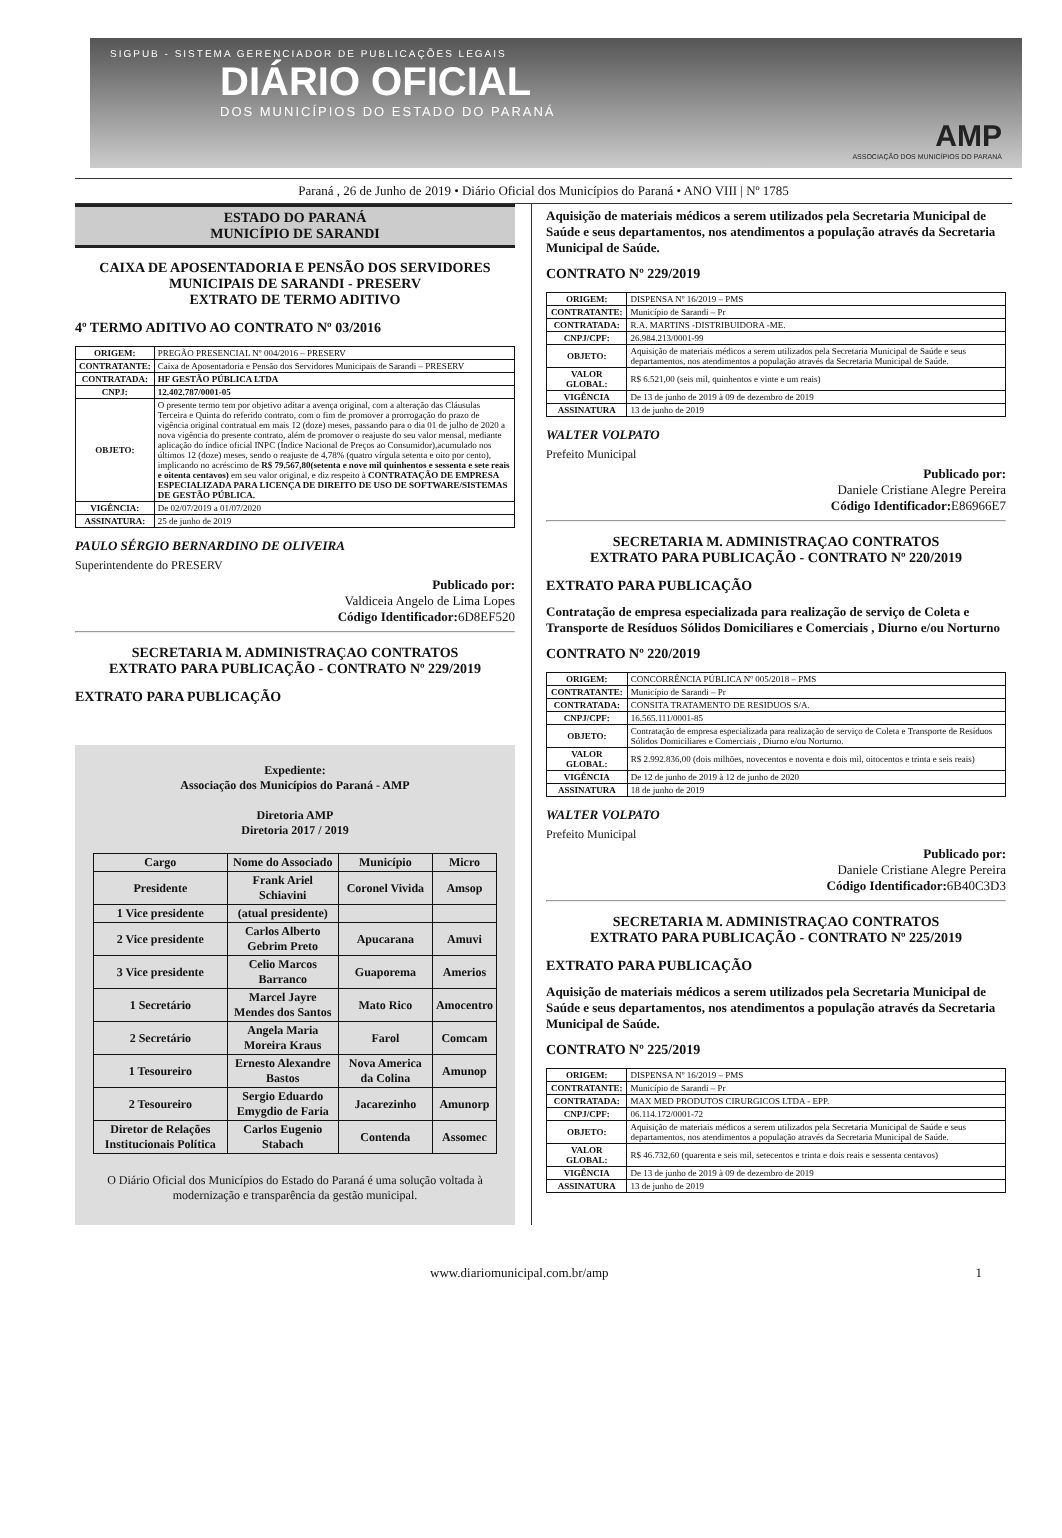SIGPUB - SISTEMA GERENCIADOR DE PUBLICAÇÕES LEGAIS
DIÁRIO OFICIAL
DOS MUNICÍPIOS DO ESTADO DO PARANÁ
AMP
ASSOCIAÇÃO DOS MUNICÍPIOS DO PARANÁ
Paraná , 26 de Junho de 2019 • Diário Oficial dos Municípios do Paraná • ANO VIII | Nº 1785
ESTADO DO PARANÁ
MUNICÍPIO DE SARANDI
CAIXA DE APOSENTADORIA E PENSÃO DOS SERVIDORES MUNICIPAIS DE SARANDI - PRESERV
EXTRATO DE TERMO ADITIVO
4º TERMO ADITIVO AO CONTRATO Nº 03/2016
| ORIGEM: | PREGÃO PRESENCIAL Nº 004/2016 – PRESERV |
| CONTRATANTE: | Caixa de Aposentadoria e Pensão dos Servidores Municipais de Sarandi – PRESERV |
| CONTRATADA: | HF GESTÃO PÚBLICA LTDA |
| CNPJ: | 12.402.787/0001-05 |
| OBJETO: | O presente termo tem por objetivo aditar a avença original, com a alteração das Cláusulas Terceira e Quinta do referido contrato, com o fim de promover a prorrogação do prazo de vigência original contratual em mais 12 (doze) meses, passando para o dia 01 de julho de 2020 a nova vigência do presente contrato, além de promover o reajuste do seu valor mensal, mediante aplicação do índice oficial INPC (Índice Nacional de Preços ao Consumidor),acumulado nos últimos 12 (doze) meses, sendo o reajuste de 4,78% (quatro vírgula setenta e oito por cento), implicando no acréscimo de R$ 79.567,80(setenta e nove mil quinhentos e sessenta e sete reais e oitenta centavos) em seu valor original, e diz respeito à CONTRATAÇÃO DE EMPRESA ESPECIALIZADA PARA LICENÇA DE DIREITO DE USO DE SOFTWARE/SISTEMAS DE GESTÃO PÚBLICA. |
| VIGÊNCIA: | De 02/07/2019 a 01/07/2020 |
| ASSINATURA: | 25 de junho de 2019 |
PAULO SÉRGIO BERNARDINO DE OLIVEIRA
Superintendente do PRESERV
Publicado por:
Valdiceia Angelo de Lima Lopes
Código Identificador: 6D8EF520
SECRETARIA M. ADMINISTRAÇAO CONTRATOS
EXTRATO PARA PUBLICAÇÃO - CONTRATO Nº 229/2019
EXTRATO PARA PUBLICAÇÃO
Expediente:
Associação dos Municípios do Paraná - AMP
Diretoria AMP
Diretoria 2017 / 2019
| Cargo | Nome do Associado | Município | Micro |
| --- | --- | --- | --- |
| Presidente | Frank Ariel Schiavini | Coronel Vivida | Amsop |
| 1 Vice presidente | (atual presidente) | | |
| 2 Vice presidente | Carlos Alberto Gebrim Preto | Apucarana | Amuvi |
| 3 Vice presidente | Celio Marcos Barranco | Guaporema | Amerios |
| 1 Secretário | Marcel Jayre Mendes dos Santos | Mato Rico | Amocentro |
| 2 Secretário | Angela Maria Moreira Kraus | Farol | Comcam |
| 1 Tesoureiro | Ernesto Alexandre Bastos | Nova America da Colina | Amunop |
| 2 Tesoureiro | Sergio Eduardo Emygdio de Faria | Jacarezinho | Amunorp |
| Diretor de Relações Institucionais Política | Carlos Eugenio Stabach | Contenda | Assomec |
O Diário Oficial dos Municípios do Estado do Paraná é uma solução voltada à modernização e transparência da gestão municipal.
Aquisição de materiais médicos a serem utilizados pela Secretaria Municipal de Saúde e seus departamentos, nos atendimentos a população através da Secretaria Municipal de Saúde.
CONTRATO Nº 229/2019
| ORIGEM: | DISPENSA Nº 16/2019 – PMS |
| CONTRATANTE: | Município de Sarandi – Pr |
| CONTRATADA: | R.A. MARTINS -DISTRIBUIDORA -ME. |
| CNPJ/CPF: | 26.984.213/0001-99 |
| OBJETO: | Aquisição de materiais médicos a serem utilizados pela Secretaria Municipal de Saúde e seus departamentos, nos atendimentos a população através da Secretaria Municipal de Saúde. |
| VALOR GLOBAL: | R$ 6.521,00 (seis mil, quinhentos e vinte e um reais) |
| VIGÊNCIA | De 13 de junho de 2019 à 09 de dezembro de 2019 |
| ASSINATURA | 13 de junho de 2019 |
WALTER VOLPATO
Prefeito Municipal
Publicado por:
Daniele Cristiane Alegre Pereira
Código Identificador: E86966E7
SECRETARIA M. ADMINISTRAÇAO CONTRATOS
EXTRATO PARA PUBLICAÇÃO - CONTRATO Nº 220/2019
EXTRATO PARA PUBLICAÇÃO
Contratação de empresa especializada para realização de serviço de Coleta e Transporte de Resíduos Sólidos Domiciliares e Comerciais , Diurno e/ou Norturno
CONTRATO Nº 220/2019
| ORIGEM: | CONCORRÊNCIA PÚBLICA Nº 005/2018 – PMS |
| CONTRATANTE: | Município de Sarandi – Pr |
| CONTRATADA: | CONSITA TRATAMENTO DE RESIDUOS S/A. |
| CNPJ/CPF: | 16.565.111/0001-85 |
| OBJETO: | Contratação de empresa especializada para realização de serviço de Coleta e Transporte de Resíduos Sólidos Domiciliares e Comerciais , Diurno e/ou Norturno. |
| VALOR GLOBAL: | R$ 2.992.836,00 (dois milhões, novecentos e noventa e dois mil, oitocentos e trinta e seis reais) |
| VIGÊNCIA | De 12 de junho de 2019 à 12 de junho de 2020 |
| ASSINATURA | 18 de junho de 2019 |
WALTER VOLPATO
Prefeito Municipal
Publicado por:
Daniele Cristiane Alegre Pereira
Código Identificador: 6B40C3D3
SECRETARIA M. ADMINISTRAÇAO CONTRATOS
EXTRATO PARA PUBLICAÇÃO - CONTRATO Nº 225/2019
EXTRATO PARA PUBLICAÇÃO
Aquisição de materiais médicos a serem utilizados pela Secretaria Municipal de Saúde e seus departamentos, nos atendimentos a população através da Secretaria Municipal de Saúde.
CONTRATO Nº 225/2019
| ORIGEM: | DISPENSA Nº 16/2019 – PMS |
| CONTRATANTE: | Município de Sarandi – Pr |
| CONTRATADA: | MAX MED PRODUTOS CIRURGICOS LTDA - EPP. |
| CNPJ/CPF: | 06.114.172/0001-72 |
| OBJETO: | Aquisição de materiais médicos a serem utilizados pela Secretaria Municipal de Saúde e seus departamentos, nos atendimentos a população através da Secretaria Municipal de Saúde. |
| VALOR GLOBAL: | R$ 46.732,60 (quarenta e seis mil, setecentos e trinta e dois reais e sessenta centavos) |
| VIGÊNCIA | De 13 de junho de 2019 à 09 de dezembro de 2019 |
| ASSINATURA | 13 de junho de 2019 |
www.diariomunicipal.com.br/amp 1